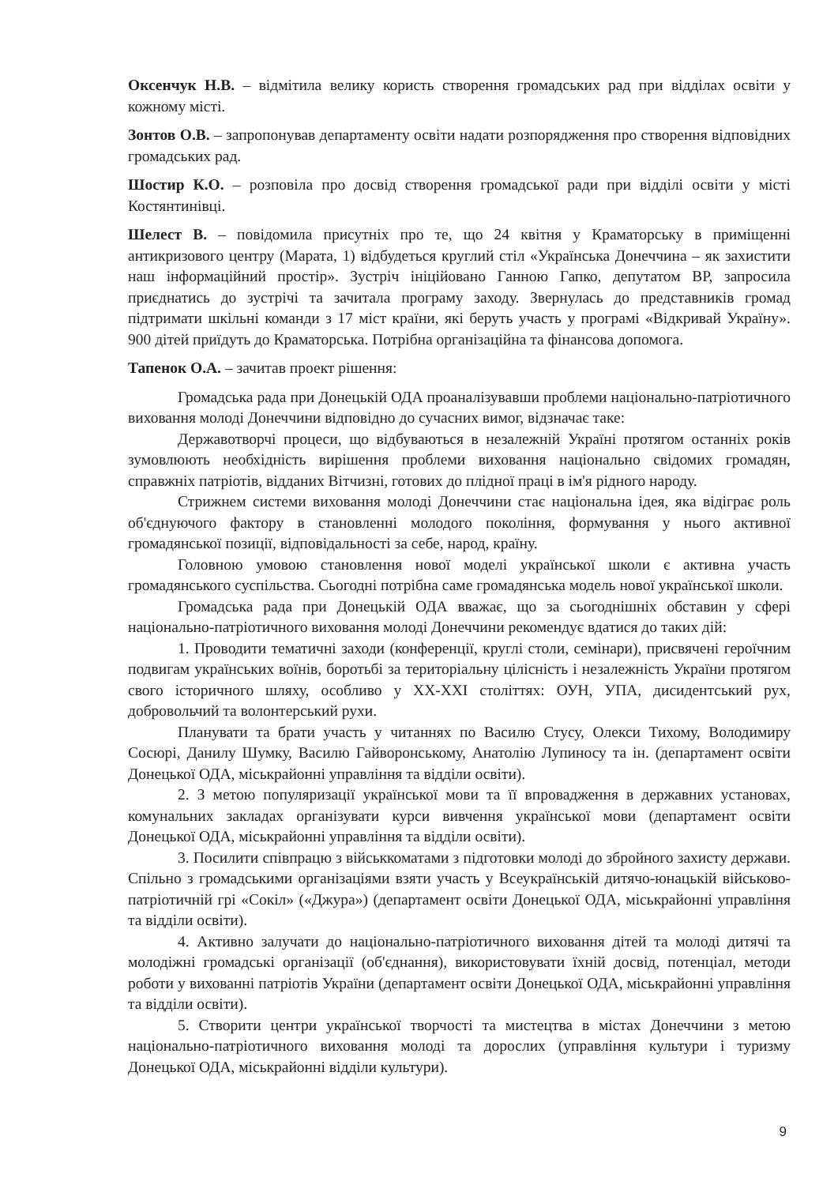Оксенчук Н.В. – відмітила велику користь створення громадських рад при відділах освіти у кожному місті.
Зонтов О.В. – запропонував департаменту освіти надати розпорядження про створення відповідних громадських рад.
Шостир К.О. – розповіла про досвід створення громадської ради при відділі освіти у місті Костянтинівці.
Шелест В. – повідомила присутніх про те, що 24 квітня у Краматорську в приміщенні антикризового центру (Марата, 1) відбудеться круглий стіл «Українська Донеччина – як захистити наш інформаційний простір». Зустріч ініційовано Ганною Гапко, депутатом ВР, запросила приєднатись до зустрічі та зачитала програму заходу. Звернулась до представників громад підтримати шкільні команди з 17 міст країни, які беруть участь у програмі «Відкривай Україну». 900 дітей приїдуть до Краматорська. Потрібна організаційна та фінансова допомога.
Тапенок О.А. – зачитав проект рішення:
Громадська рада при Донецькій ОДА проаналізувавши проблеми національно-патріотичного виховання молоді Донеччини відповідно до сучасних вимог, відзначає таке:
Державотворчі процеси, що відбуваються в незалежній Україні протягом останніх років зумовлюють необхідність вирішення проблеми виховання національно свідомих громадян, справжніх патріотів, відданих Вітчизні, готових до плідної праці в ім'я рідного народу.
Стрижнем системи виховання молоді Донеччини стає національна ідея, яка відіграє роль об'єднуючого фактору в становленні молодого покоління, формування у нього активної громадянської позиції, відповідальності за себе, народ, країну.
Головною умовою становлення нової моделі української школи є активна участь громадянського суспільства. Сьогодні потрібна саме громадянська модель нової української школи.
Громадська рада при Донецькій ОДА вважає, що за сьогоднішніх обставин у сфері національно-патріотичного виховання молоді Донеччини рекомендує вдатися до таких дій:
1. Проводити тематичні заходи (конференції, круглі столи, семінари), присвячені героїчним подвигам українських воїнів, боротьбі за територіальну цілісність і незалежність України протягом свого історичного шляху, особливо у XX-XXI століттях: ОУН, УПА, дисидентський рух, добровольчий та волонтерський рухи.
Планувати та брати участь у читаннях по Василю Стусу, Олекси Тихому, Володимиру Сосюрі, Данилу Шумку, Василю Гайворонському, Анатолію Лупиносу та ін. (департамент освіти Донецької ОДА, міськрайонні управління та відділи освіти).
2. З метою популяризації української мови та її впровадження в державних установах, комунальних закладах організувати курси вивчення української мови (департамент освіти Донецької ОДА, міськрайонні управління та відділи освіти).
3. Посилити співпрацю з військкоматами з підготовки молоді до збройного захисту держави. Спільно з громадськими організаціями взяти участь у Всеукраїнській дитячо-юнацькій військово-патріотичній грі «Сокіл» («Джура») (департамент освіти Донецької ОДА, міськрайонні управління та відділи освіти).
4. Активно залучати до національно-патріотичного виховання дітей та молоді дитячі та молодіжні громадські організації (об'єднання), використовувати їхній досвід, потенціал, методи роботи у вихованні патріотів України (департамент освіти Донецької ОДА, міськрайонні управління та відділи освіти).
5. Створити центри української творчості та мистецтва в містах Донеччини з метою національно-патріотичного виховання молоді та дорослих (управління культури і туризму Донецької ОДА, міськрайонні відділи культури).
9